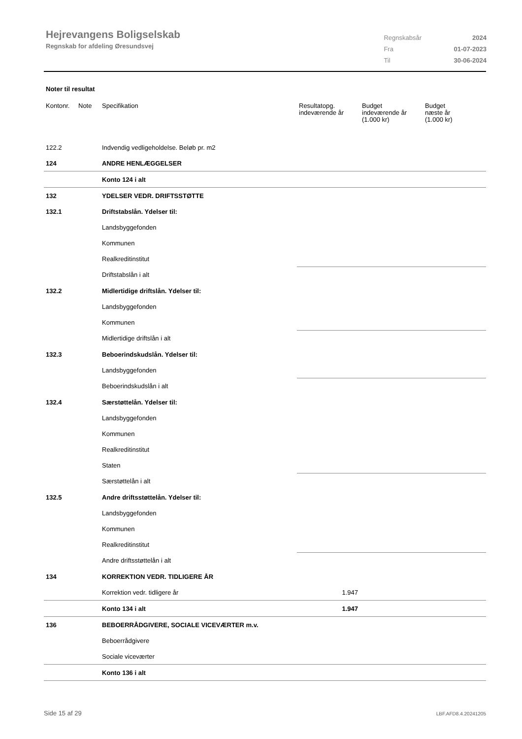Hejrevangens Boligselskab
Regnskab for afdeling Øresundsvej
| Regnskabsår | 2024 |
| Fra | 01-07-2023 |
| Til | 30-06-2024 |
Noter til resultat
| Kontonr. | Note | Specifikation | Resultatopg. indeværende år | Budget indeværende år (1.000 kr) | Budget næste år (1.000 kr) |
| --- | --- | --- | --- | --- | --- |
| 122.2 | | Indvendig vedligeholdelse. Beløb pr. m2 | | | |
| 124 | | ANDRE HENLÆGGELSER | | | |
| | | Konto 124 i alt | | | |
| 132 | | YDELSER VEDR. DRIFTSSTØTTE | | | |
| 132.1 | | Driftstabslån. Ydelser til: | | | |
| | | Landsbyggefonden | | | |
| | | Kommunen | | | |
| | | Realkreditinstitut | | | |
| | | Driftstabslån i alt | | | |
| 132.2 | | Midlertidige driftslån. Ydelser til: | | | |
| | | Landsbyggefonden | | | |
| | | Kommunen | | | |
| | | Midlertidige driftslån i alt | | | |
| 132.3 | | Beboerindskudslån. Ydelser til: | | | |
| | | Landsbyggefonden | | | |
| | | Beboerindskudslån i alt | | | |
| 132.4 | | Særstøttelån. Ydelser til: | | | |
| | | Landsbyggefonden | | | |
| | | Kommunen | | | |
| | | Realkreditinstitut | | | |
| | | Staten | | | |
| | | Særstøttelån i alt | | | |
| 132.5 | | Andre driftsstøttelån. Ydelser til: | | | |
| | | Landsbyggefonden | | | |
| | | Kommunen | | | |
| | | Realkreditinstitut | | | |
| | | Andre driftsstøttelån i alt | | | |
| 134 | | KORREKTION VEDR. TIDLIGERE ÅR | | | |
| | | Korrektion vedr. tidligere år | 1.947 | | |
| | | Konto 134 i alt | 1.947 | | |
| 136 | | BEBOERRÅDGIVERE, SOCIALE VICEVÆRTER m.v. | | | |
| | | Beboerrådgivere | | | |
| | | Sociale viceværter | | | |
| | | Konto 136 i alt | | | |
Side 15 af 29 LBF.AFD8.4.20241205